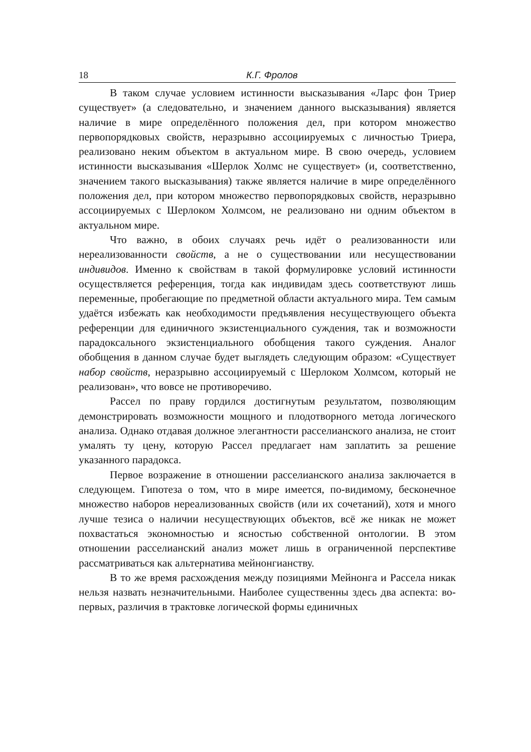18 К.Г. Фролов
В таком случае условием истинности высказывания «Ларс фон Триер существует» (а следовательно, и значением данного высказывания) является наличие в мире определённого положения дел, при котором множество первопорядковых свойств, неразрывно ассоциируемых с личностью Триера, реализовано неким объектом в актуальном мире. В свою очередь, условием истинности высказывания «Шерлок Холмс не существует» (и, соответственно, значением такого высказывания) также является наличие в мире определённого положения дел, при котором множество первопорядковых свойств, неразрывно ассоциируемых с Шерлоком Холмсом, не реализовано ни одним объектом в актуальном мире.
Что важно, в обоих случаях речь идёт о реализованности или нереализованности свойств, а не о существовании или несуществовании индивидов. Именно к свойствам в такой формулировке условий истинности осуществляется референция, тогда как индивидам здесь соответствуют лишь переменные, пробегающие по предметной области актуального мира. Тем самым удаётся избежать как необходимости предъявления несуществующего объекта референции для единичного экзистенциального суждения, так и возможности парадоксального экзистенциального обобщения такого суждения. Аналог обобщения в данном случае будет выглядеть следующим образом: «Существует набор свойств, неразрывно ассоциируемый с Шерлоком Холмсом, который не реализован», что вовсе не противоречиво.
Рассел по праву гордился достигнутым результатом, позволяющим демонстрировать возможности мощного и плодотворного метода логического анализа. Однако отдавая должное элегантности расселианского анализа, не стоит умалять ту цену, которую Рассел предлагает нам заплатить за решение указанного парадокса.
Первое возражение в отношении расселианского анализа заключается в следующем. Гипотеза о том, что в мире имеется, по-видимому, бесконечное множество наборов нереализованных свойств (или их сочетаний), хотя и много лучше тезиса о наличии несуществующих объектов, всё же никак не может похвастаться экономностью и ясностью собственной онтологии. В этом отношении расселианский анализ может лишь в ограниченной перспективе рассматриваться как альтернатива мейнонгианству.
В то же время расхождения между позициями Мейнонга и Рассела никак нельзя назвать незначительными. Наиболее существенны здесь два аспекта: во-первых, различия в трактовке логической формы единичных